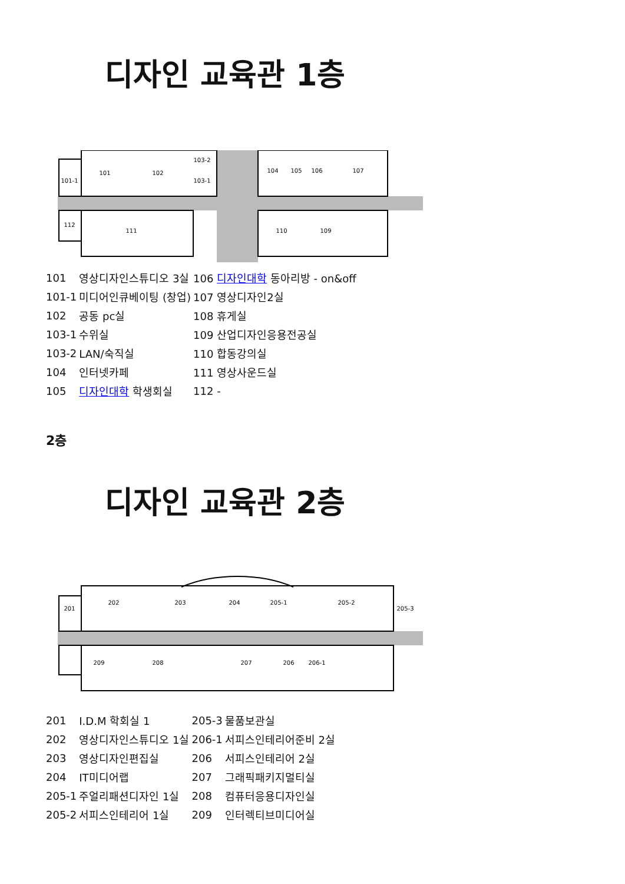디자인 교육관 1층
101
102
103-2
103-1
101-1
104
105
106
107
112
111
110
109
| 101 | 영상디자인스튜디오 3실 | 106 디자인대학 동아리방 - on&off |
| 101-1 | 미디어인큐베이팅 (창업) | 107 영상디자인2실 |
| 102 | 공동 pc실 | 108 휴게실 |
| 103-1 | 수위실 | 109 산업디자인응용전공실 |
| 103-2 | LAN/숙직실 | 110 합동강의실 |
| 104 | 인터넷카페 | 111 영상사운드실 |
| 105 | 디자인대학 학생회실 | 112 - |
2층
디자인 교육관 2층
201
202
203
204
205-1
205-2
205-3
209
208
207
206
206-1
| 201 | I.D.M 학회실 1 | 205-3 | 물품보관실 |
| 202 | 영상디자인스튜디오 1실 | 206-1 | 서피스인테리어준비 2실 |
| 203 | 영상디자인편집실 | 206 | 서피스인테리어 2실 |
| 204 | IT미디어랩 | 207 | 그래픽패키지멀티실 |
| 205-1 | 주얼리패션디자인 1실 | 208 | 컴퓨터응용디자인실 |
| 205-2 | 서피스인테리어 1실 | 209 | 인터렉티브미디어실 |